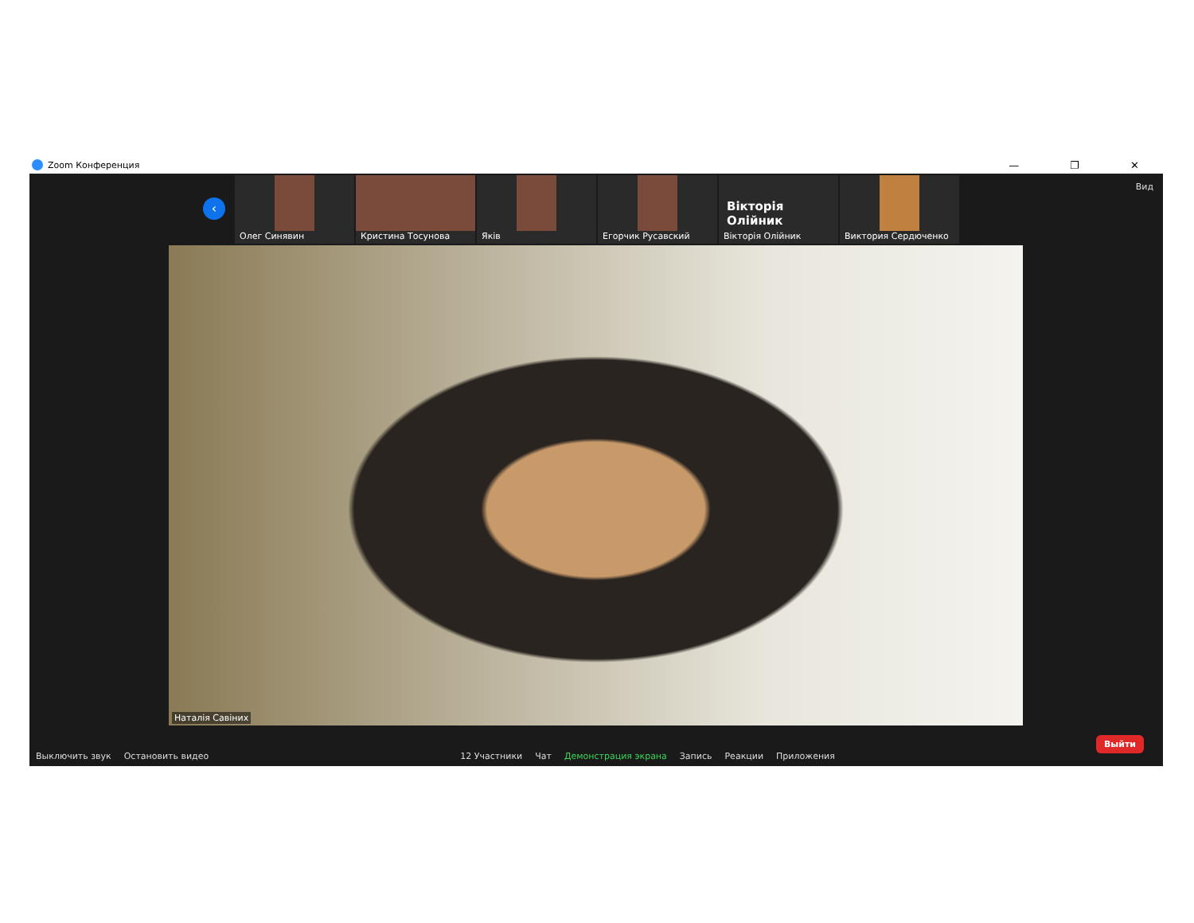Zoom Конференция — ❐ ✕
‹
Олег Синявин
Кристина Тосунова
Яків
Егорчик Русавский
Вікторія Олійник
Вікторія Олійник
Виктория Сердюченко
Вид
Наталія Савіних
Выключить звук
Остановить видео
12 Участники
Чат
Демонстрация экрана
Запись
Реакции
Приложения
Выйти